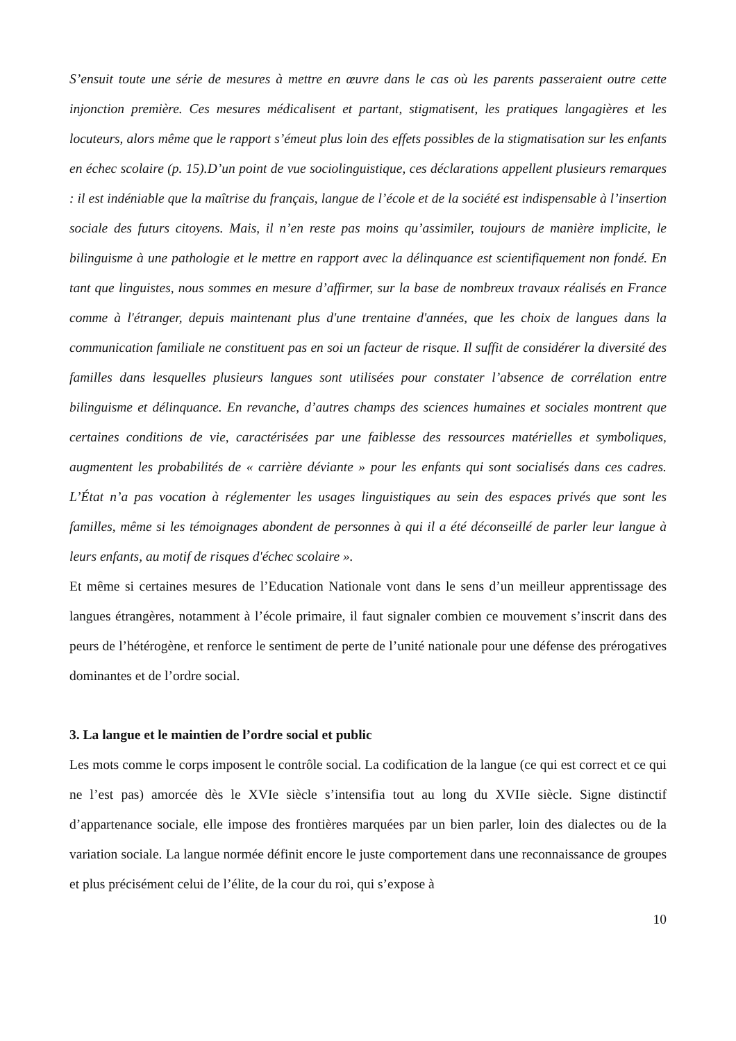S’ensuit toute une série de mesures à mettre en œuvre dans le cas où les parents passeraient outre cette injonction première. Ces mesures médicalisent et partant, stigmatisent, les pratiques langagières et les locuteurs, alors même que le rapport s’émeut plus loin des effets possibles de la stigmatisation sur les enfants en échec scolaire (p. 15).D’un point de vue sociolinguistique, ces déclarations appellent plusieurs remarques : il est indéniable que la maîtrise du français, langue de l’école et de la société est indispensable à l’insertion sociale des futurs citoyens. Mais, il n’en reste pas moins qu’assimiler, toujours de manière implicite, le bilinguisme à une pathologie et le mettre en rapport avec la délinquance est scientifiquement non fondé. En tant que linguistes, nous sommes en mesure d’affirmer, sur la base de nombreux travaux réalisés en France comme à l'étranger, depuis maintenant plus d'une trentaine d'années, que les choix de langues dans la communication familiale ne constituent pas en soi un facteur de risque. Il suffit de considérer la diversité des familles dans lesquelles plusieurs langues sont utilisées pour constater l’absence de corrélation entre bilinguisme et délinquance. En revanche, d’autres champs des sciences humaines et sociales montrent que certaines conditions de vie, caractérisées par une faiblesse des ressources matérielles et symboliques, augmentent les probabilités de « carrière déviante » pour les enfants qui sont socialisés dans ces cadres. L’État n’a pas vocation à réglementer les usages linguistiques au sein des espaces privés que sont les familles, même si les témoignages abondent de personnes à qui il a été déconseillé de parler leur langue à leurs enfants, au motif de risques d'échec scolaire ».
Et même si certaines mesures de l’Education Nationale vont dans le sens d’un meilleur apprentissage des langues étrangères, notamment à l’école primaire, il faut signaler combien ce mouvement s’inscrit dans des peurs de l’hétérogène, et renforce le sentiment de perte de l’unité nationale pour une défense des prérogatives dominantes et de l’ordre social.
3. La langue et le maintien de l’ordre social et public
Les mots comme le corps imposent le contrôle social. La codification de la langue (ce qui est correct et ce qui ne l’est pas) amorcée dès le XVIe siècle s’intensifia tout au long du XVIIe siècle. Signe distinctif d’appartenance sociale, elle impose des frontières marquées par un bien parler, loin des dialectes ou de la variation sociale. La langue normée définit encore le juste comportement dans une reconnaissance de groupes et plus précisément celui de l’élite, de la cour du roi, qui s’expose à
10